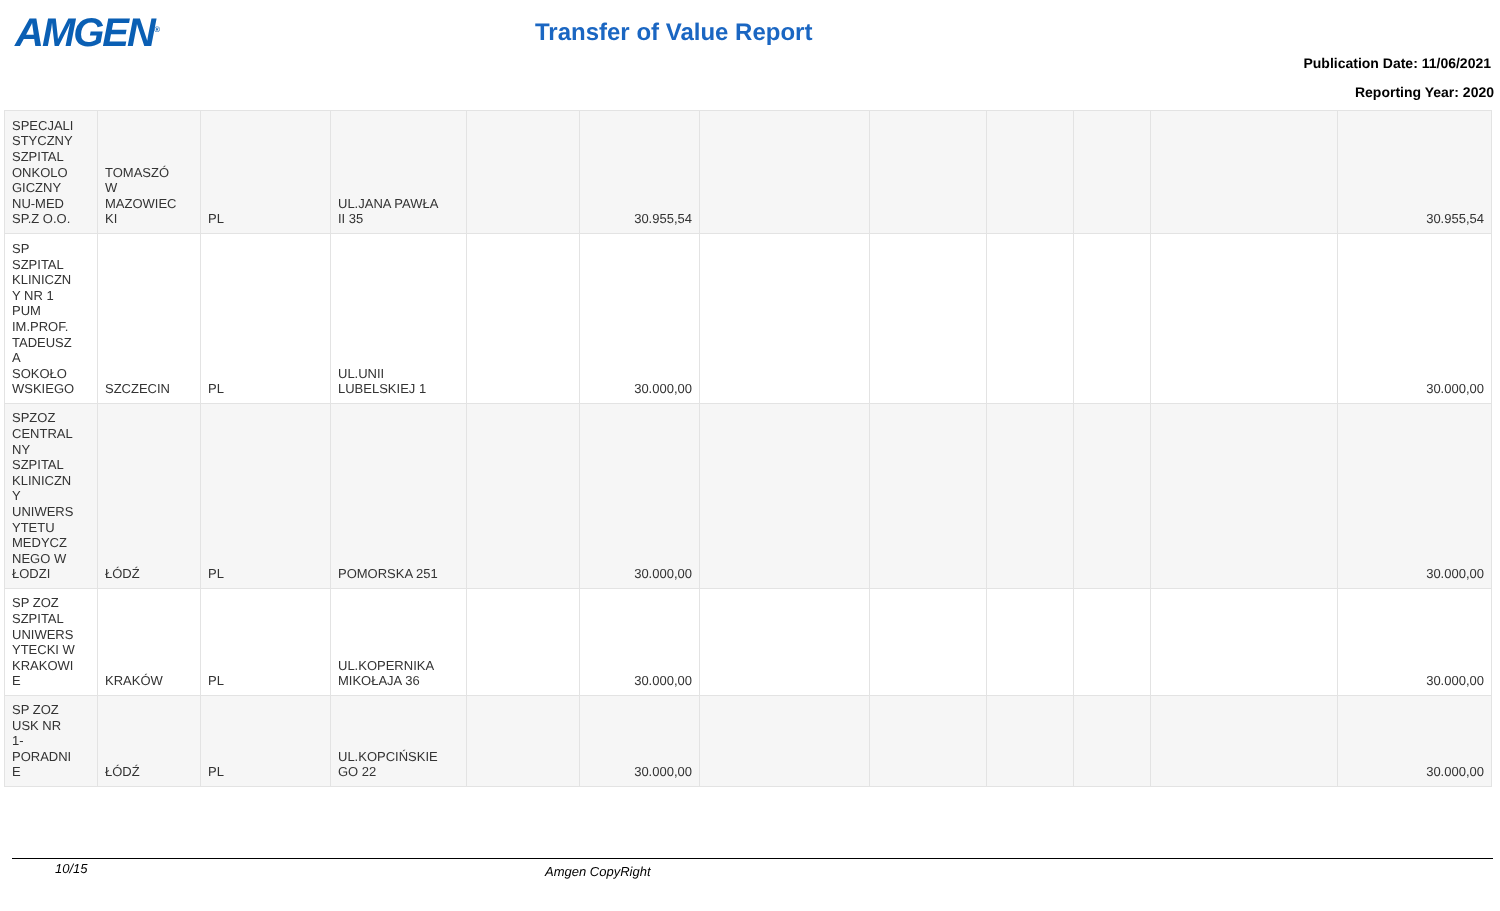AMGEN<sup>®</sup> Transfer of Value Report
Publication Date: 11/06/2021
Reporting Year: 2020
| SPECJALI STYCZNY SZPITAL ONKOLO GICZNY NU-MED SP.Z O.O. | TOMASZÓ W MAZOWIEC KI | PL | UL.JANA PAWŁA II 35 | | 30.955,54 | | | | | | 30.955,54 |
| SP SZPITAL KLINICZN Y NR 1 PUM IM.PROF. TADEUSZ A SOKOŁO WSKIEGO | SZCZECIN | PL | UL.UNII LUBELSKIEJ 1 | | 30.000,00 | | | | | | 30.000,00 |
| SPZOZ CENTRAL NY SZPITAL KLINICZN Y UNIWERS YTETU MEDYCZ NEGO W ŁODZI | ŁÓDŹ | PL | POMORSKA 251 | | 30.000,00 | | | | | | 30.000,00 |
| SP ZOZ SZPITAL UNIWERS YTECKI W KRAKOWI E | KRAKÓW | PL | UL.KOPERNIKA MIKOŁAJA 36 | | 30.000,00 | | | | | | 30.000,00 |
| SP ZOZ USK NR 1- PORADNI E | ŁÓDŹ | PL | UL.KOPCIŃSKIE GO 22 | | 30.000,00 | | | | | | 30.000,00 |
10/15 Amgen CopyRight